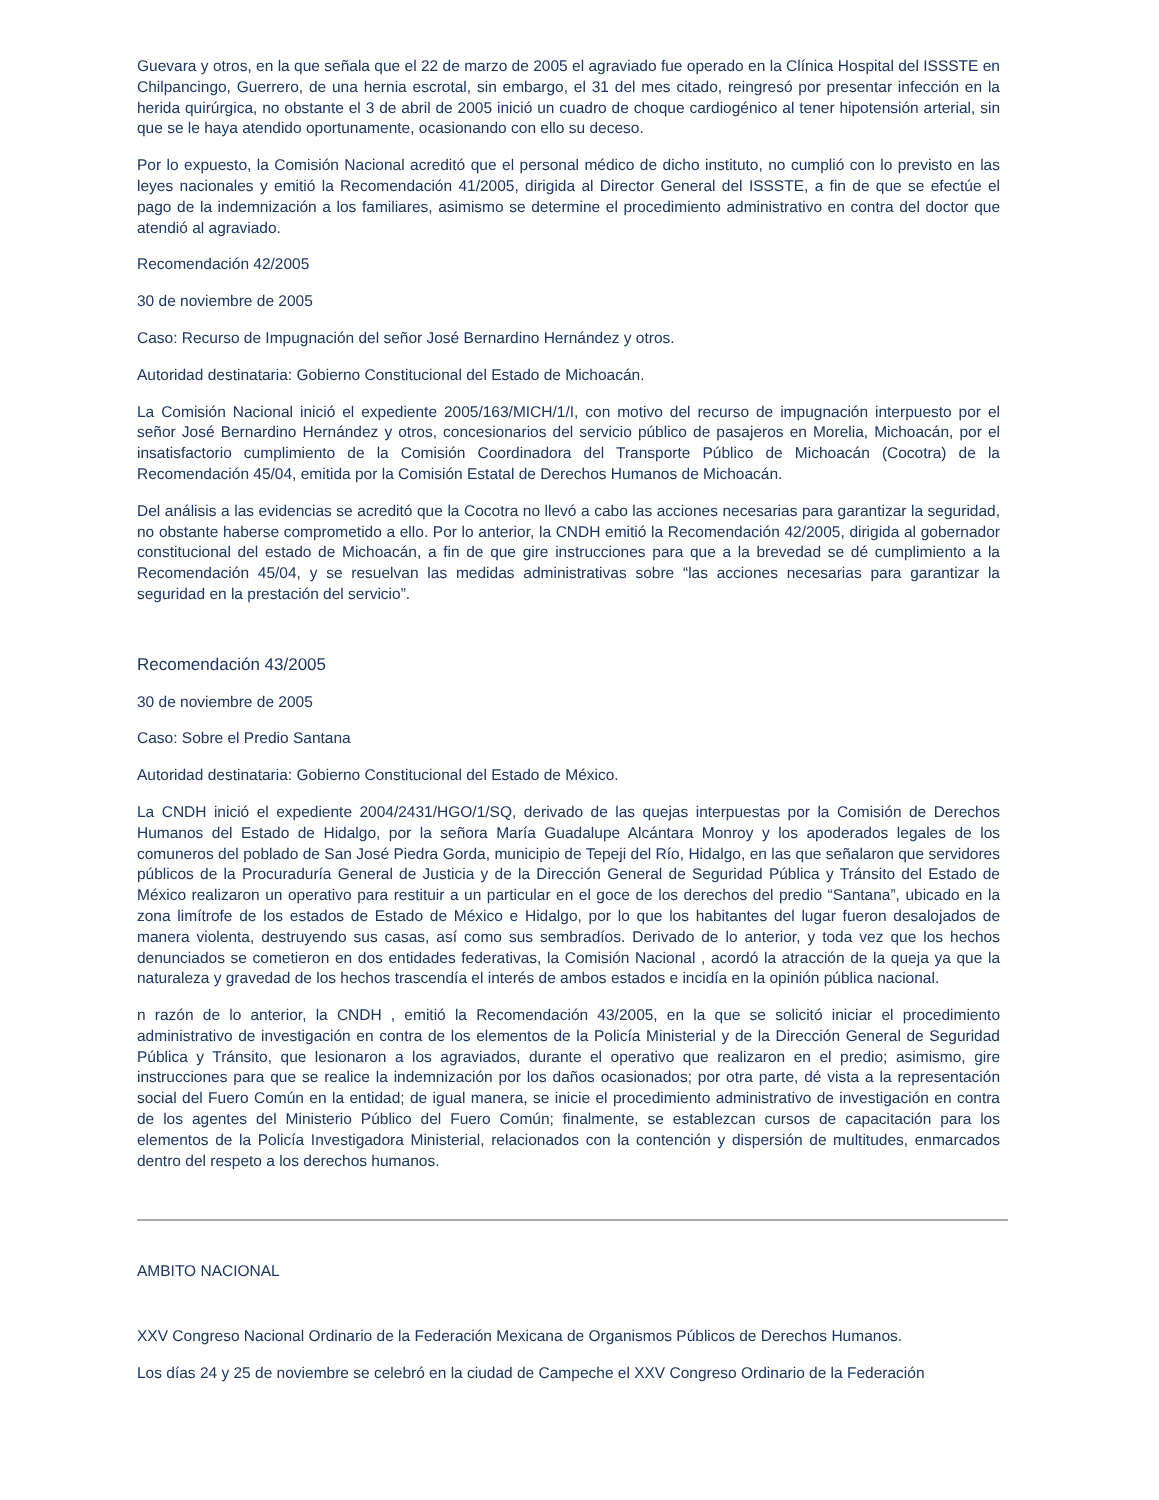Guevara y otros, en la que señala que el 22 de marzo de 2005 el agraviado fue operado en la Clínica Hospital del ISSSTE en Chilpancingo, Guerrero, de una hernia escrotal, sin embargo, el 31 del mes citado, reingresó por presentar infección en la herida quirúrgica, no obstante el 3 de abril de 2005 inició un cuadro de choque cardiogénico al tener hipotensión arterial, sin que se le haya atendido oportunamente, ocasionando con ello su deceso.
Por lo expuesto, la Comisión Nacional acreditó que el personal médico de dicho instituto, no cumplió con lo previsto en las leyes nacionales y emitió la Recomendación 41/2005, dirigida al Director General del ISSSTE, a fin de que se efectúe el pago de la indemnización a los familiares, asimismo se determine el procedimiento administrativo en contra del doctor que atendió al agraviado.
Recomendación 42/2005
30 de noviembre de 2005
Caso: Recurso de Impugnación del señor José Bernardino Hernández y otros.
Autoridad destinataria: Gobierno Constitucional del Estado de Michoacán.
La Comisión Nacional inició el expediente 2005/163/MICH/1/I, con motivo del recurso de impugnación interpuesto por el señor José Bernardino Hernández y otros, concesionarios del servicio público de pasajeros en Morelia, Michoacán, por el insatisfactorio cumplimiento de la Comisión Coordinadora del Transporte Público de Michoacán (Cocotra) de la Recomendación 45/04, emitida por la Comisión Estatal de Derechos Humanos de Michoacán.
Del análisis a las evidencias se acreditó que la Cocotra no llevó a cabo las acciones necesarias para garantizar la seguridad, no obstante haberse comprometido a ello. Por lo anterior, la CNDH emitió la Recomendación 42/2005, dirigida al gobernador constitucional del estado de Michoacán, a fin de que gire instrucciones para que a la brevedad se dé cumplimiento a la Recomendación 45/04, y se resuelvan las medidas administrativas sobre “las acciones necesarias para garantizar la seguridad en la prestación del servicio”.
Recomendación 43/2005
30 de noviembre de 2005
Caso: Sobre el Predio Santana
Autoridad destinataria: Gobierno Constitucional del Estado de México.
La CNDH inició el expediente 2004/2431/HGO/1/SQ, derivado de las quejas interpuestas por la Comisión de Derechos Humanos del Estado de Hidalgo, por la señora María Guadalupe Alcántara Monroy y los apoderados legales de los comuneros del poblado de San José Piedra Gorda, municipio de Tepeji del Río, Hidalgo, en las que señalaron que servidores públicos de la Procuraduría General de Justicia y de la Dirección General de Seguridad Pública y Tránsito del Estado de México realizaron un operativo para restituir a un particular en el goce de los derechos del predio “Santana”, ubicado en la zona limítrofe de los estados de Estado de México e Hidalgo, por lo que los habitantes del lugar fueron desalojados de manera violenta, destruyendo sus casas, así como sus sembradíos. Derivado de lo anterior, y toda vez que los hechos denunciados se cometieron en dos entidades federativas, la Comisión Nacional , acordó la atracción de la queja ya que la naturaleza y gravedad de los hechos trascendía el interés de ambos estados e incidía en la opinión pública nacional.
n razón de lo anterior, la CNDH , emitió la Recomendación 43/2005, en la que se solicitó iniciar el procedimiento administrativo de investigación en contra de los elementos de la Policía Ministerial y de la Dirección General de Seguridad Pública y Tránsito, que lesionaron a los agraviados, durante el operativo que realizaron en el predio; asimismo, gire instrucciones para que se realice la indemnización por los daños ocasionados; por otra parte, dé vista a la representación social del Fuero Común en la entidad; de igual manera, se inicie el procedimiento administrativo de investigación en contra de los agentes del Ministerio Público del Fuero Común; finalmente, se establezcan cursos de capacitación para los elementos de la Policía Investigadora Ministerial, relacionados con la contención y dispersión de multitudes, enmarcados dentro del respeto a los derechos humanos.
AMBITO NACIONAL
XXV Congreso Nacional Ordinario de la Federación Mexicana de Organismos Públicos de Derechos Humanos.
Los días 24 y 25 de noviembre se celebró en la ciudad de Campeche el XXV Congreso Ordinario de la Federación